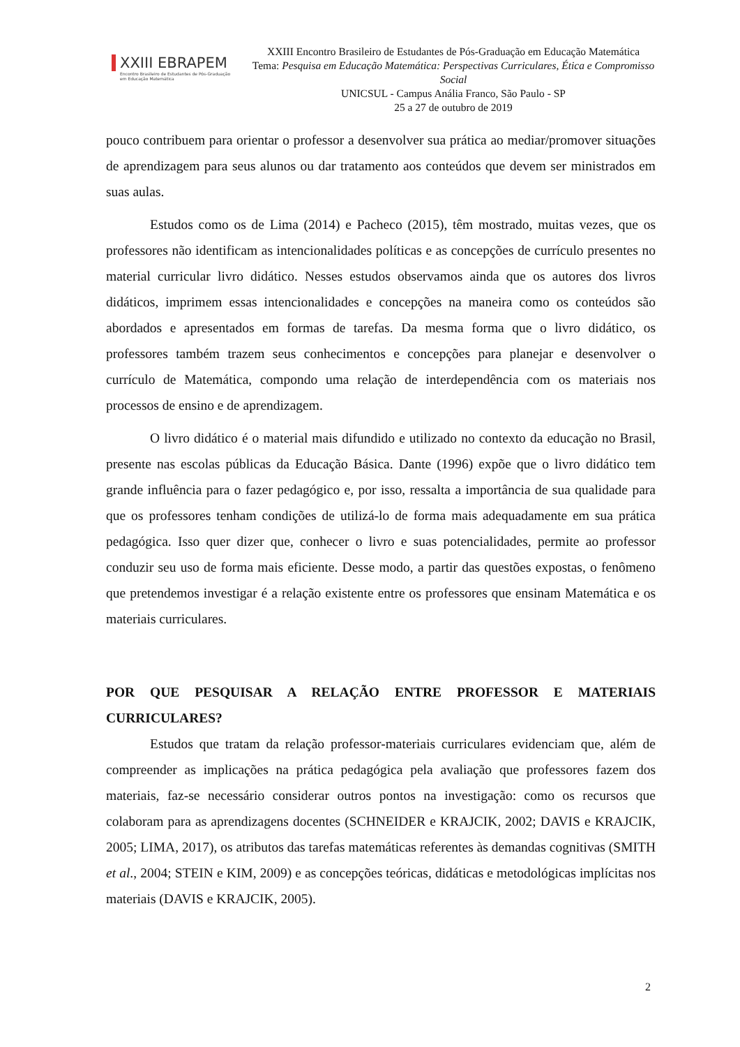XXIII EBRAPEM
Encontro Brasileiro de Estudantes de Pós-Graduação
em Educação Matemática
XXIII Encontro Brasileiro de Estudantes de Pós-Graduação em Educação Matemática
Tema: Pesquisa em Educação Matemática: Perspectivas Curriculares, Ética e Compromisso Social
UNICSUL - Campus Anália Franco, São Paulo - SP
25 a 27 de outubro de 2019
pouco contribuem para orientar o professor a desenvolver sua prática ao mediar/promover situações de aprendizagem para seus alunos ou dar tratamento aos conteúdos que devem ser ministrados em suas aulas.
Estudos como os de Lima (2014) e Pacheco (2015), têm mostrado, muitas vezes, que os professores não identificam as intencionalidades políticas e as concepções de currículo presentes no material curricular livro didático. Nesses estudos observamos ainda que os autores dos livros didáticos, imprimem essas intencionalidades e concepções na maneira como os conteúdos são abordados e apresentados em formas de tarefas. Da mesma forma que o livro didático, os professores também trazem seus conhecimentos e concepções para planejar e desenvolver o currículo de Matemática, compondo uma relação de interdependência com os materiais nos processos de ensino e de aprendizagem.
O livro didático é o material mais difundido e utilizado no contexto da educação no Brasil, presente nas escolas públicas da Educação Básica. Dante (1996) expõe que o livro didático tem grande influência para o fazer pedagógico e, por isso, ressalta a importância de sua qualidade para que os professores tenham condições de utilizá-lo de forma mais adequadamente em sua prática pedagógica. Isso quer dizer que, conhecer o livro e suas potencialidades, permite ao professor conduzir seu uso de forma mais eficiente. Desse modo, a partir das questões expostas, o fenômeno que pretendemos investigar é a relação existente entre os professores que ensinam Matemática e os materiais curriculares.
POR QUE PESQUISAR A RELAÇÃO ENTRE PROFESSOR E MATERIAIS CURRICULARES?
Estudos que tratam da relação professor-materiais curriculares evidenciam que, além de compreender as implicações na prática pedagógica pela avaliação que professores fazem dos materiais, faz-se necessário considerar outros pontos na investigação: como os recursos que colaboram para as aprendizagens docentes (SCHNEIDER e KRAJCIK, 2002; DAVIS e KRAJCIK, 2005; LIMA, 2017), os atributos das tarefas matemáticas referentes às demandas cognitivas (SMITH et al., 2004; STEIN e KIM, 2009) e as concepções teóricas, didáticas e metodológicas implícitas nos materiais (DAVIS e KRAJCIK, 2005).
2